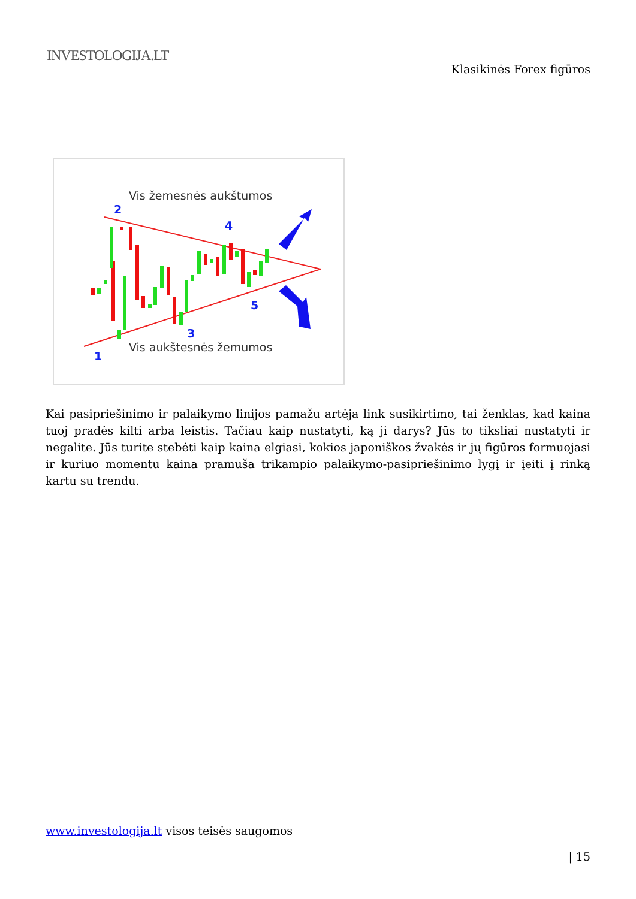INVESTOLOGIJA.LT
Klasikinės Forex figūros
Vis žemesnės aukštumos
Vis aukštesnės žemumos
2
4
3
5
1
Kai pasipriešinimo ir palaikymo linijos pamažu artėja link susikirtimo, tai ženklas, kad kaina tuoj pradės kilti arba leistis. Tačiau kaip nustatyti, ką ji darys? Jūs to tiksliai nustatyti ir negalite. Jūs turite stebėti kaip kaina elgiasi, kokios japoniškos žvakės ir jų figūros formuojasi ir kuriuo momentu kaina pramuša trikampio palaikymo-pasipriešinimo lygį ir įeiti į rinką kartu su trendu.
www.investologija.lt visos teisės saugomos
| 15